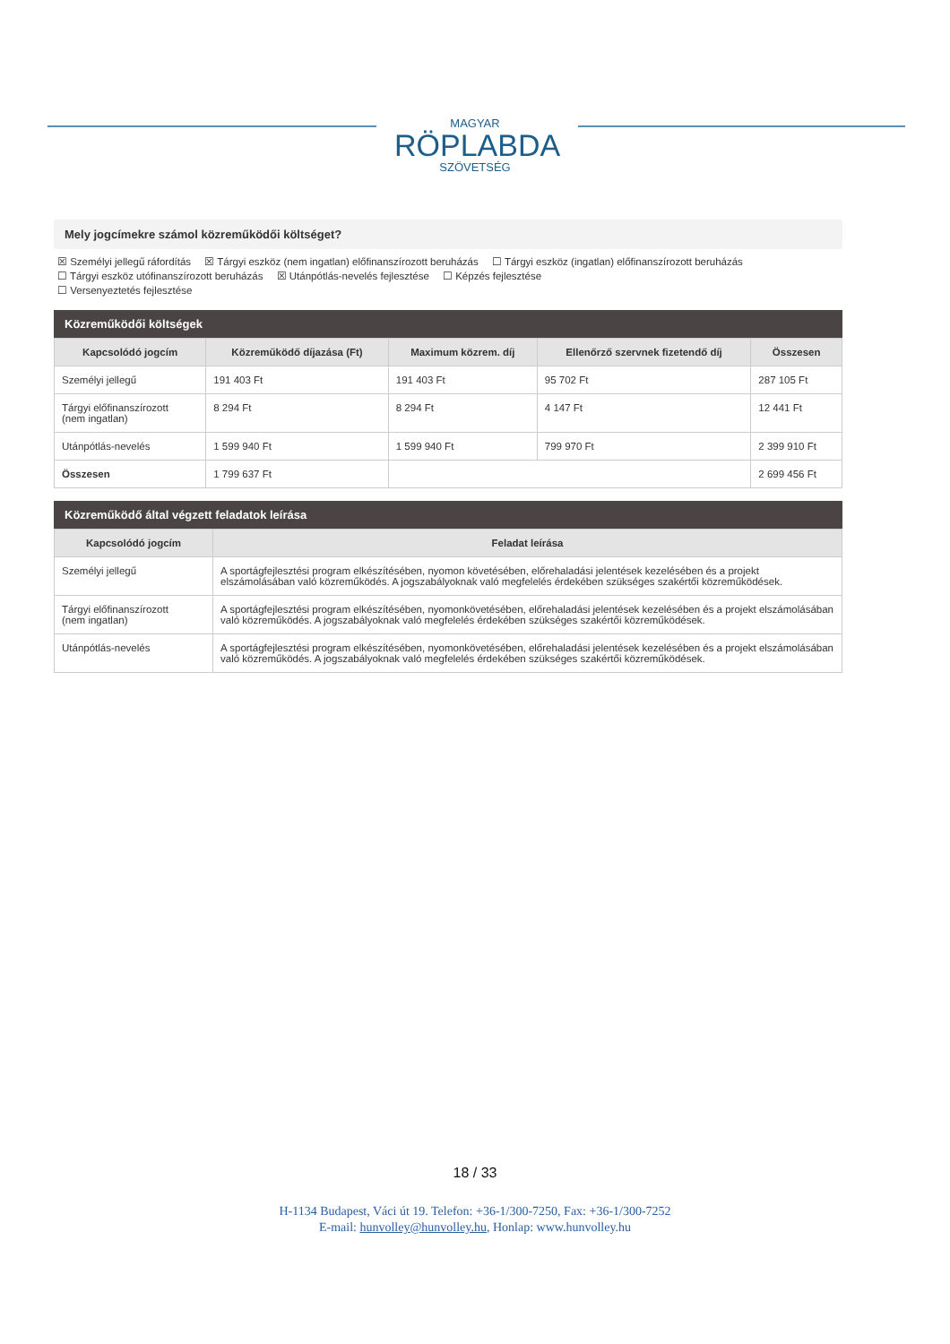MAGYAR
RÖPLABDA
SZÖVETSÉG
Mely jogcímekre számol közreműködői költséget?
☒ Személyi jellegű ráfordítás ☒ Tárgyi eszköz (nem ingatlan) előfinanszírozott beruházás ☐ Tárgyi eszköz (ingatlan) előfinanszírozott beruházás
☐ Tárgyi eszköz utófinanszírozott beruházás ☒ Utánpótlás-nevelés fejlesztése ☐ Képzés fejlesztése
☐ Versenyeztetés fejlesztése
Közreműködői költségek
| Kapcsolódó jogcím | Közreműködő díjazása (Ft) | Maximum közrem. díj | Ellenőrző szervnek fizetendő díj | Összesen |
| --- | --- | --- | --- | --- |
| Személyi jellegű | 191 403 Ft | 191 403 Ft | 95 702 Ft | 287 105 Ft |
| Tárgyi előfinanszírozott (nem ingatlan) | 8 294 Ft | 8 294 Ft | 4 147 Ft | 12 441 Ft |
| Utánpótlás-nevelés | 1 599 940 Ft | 1 599 940 Ft | 799 970 Ft | 2 399 910 Ft |
| Összesen | 1 799 637 Ft | | | 2 699 456 Ft |
Közreműködő által végzett feladatok leírása
| Kapcsolódó jogcím | Feladat leírása |
| --- | --- |
| Személyi jellegű | A sportágfejlesztési program elkészítésében, nyomon követésében, előrehaladási jelentések kezelésében és a projekt elszámolásában való közreműködés. A jogszabályoknak való megfelelés érdekében szükséges szakértői közreműködések. |
| Tárgyi előfinanszírozott (nem ingatlan) | A sportágfejlesztési program elkészítésében, nyomonkövetésében, előrehaladási jelentések kezelésében és a projekt elszámolásában való közreműködés. A jogszabályoknak való megfelelés érdekében szükséges szakértői közreműködések. |
| Utánpótlás-nevelés | A sportágfejlesztési program elkészítésében, nyomonkövetésében, előrehaladási jelentések kezelésében és a projekt elszámolásában való közreműködés. A jogszabályoknak való megfelelés érdekében szükséges szakértői közreműködések. |
18 / 33
H-1134 Budapest, Váci út 19. Telefon: +36-1/300-7250, Fax: +36-1/300-7252
E-mail: hunvolley@hunvolley.hu, Honlap: www.hunvolley.hu